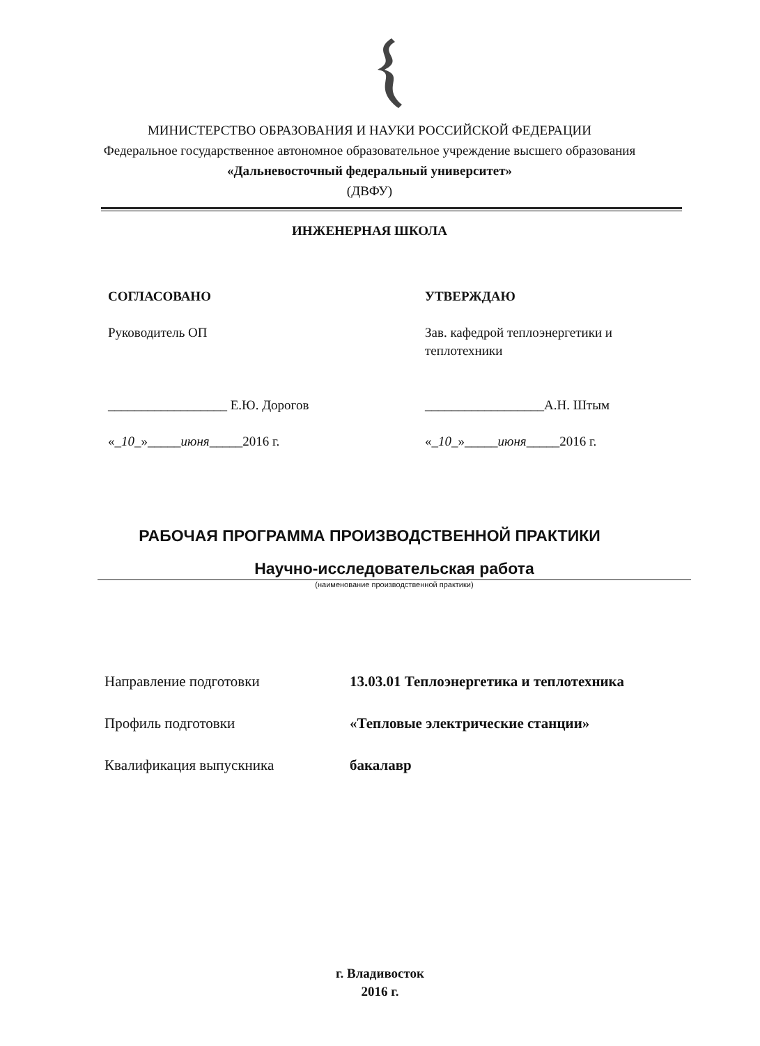МИНИСТЕРСТВО ОБРАЗОВАНИЯ И НАУКИ РОССИЙСКОЙ ФЕДЕРАЦИИ
Федеральное государственное автономное образовательное учреждение высшего образования
«Дальневосточный федеральный университет»
(ДВФУ)
ИНЖЕНЕРНАЯ ШКОЛА
СОГЛАСОВАНО
Руководитель ОП
__________________ Е.Ю. Дорогов
«_10_»_____июня_____2016 г.
УТВЕРЖДАЮ
Зав. кафедрой теплоэнергетики и
теплотехники
__________________А.Н. Штым
«_10_»_____июня_____2016 г.
РАБОЧАЯ ПРОГРАММА ПРОИЗВОДСТВЕННОЙ ПРАКТИКИ
Научно-исследовательская работа
(наименование производственной практики)
Направление подготовки 13.03.01 Теплоэнергетика и теплотехника
Профиль подготовки «Тепловые электрические станции»
Квалификация выпускника бакалавр
г. Владивосток
2016 г.